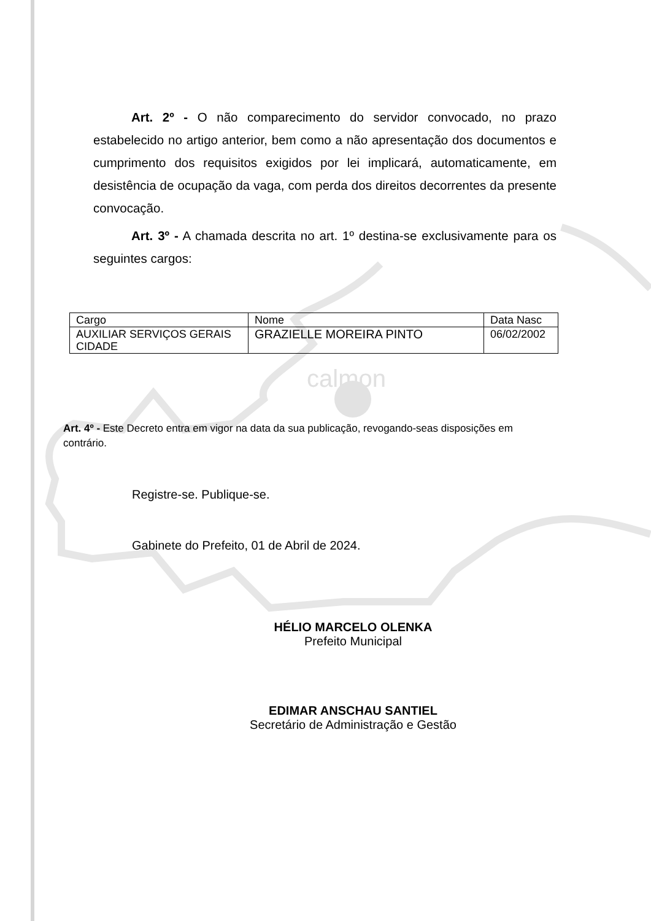calmon
Art. 2º - O não comparecimento do servidor convocado, no prazo estabelecido no artigo anterior, bem como a não apresentação dos documentos e cumprimento dos requisitos exigidos por lei implicará, automaticamente, em desistência de ocupação da vaga, com perda dos direitos decorrentes da presente convocação.
Art. 3º - A chamada descrita no art. 1º destina-se exclusivamente para os seguintes cargos:
| Cargo | Nome | Data Nasc |
| AUXILIAR SERVIÇOS GERAIS CIDADE | GRAZIELLE MOREIRA PINTO | 06/02/2002 |
Art. 4º - Este Decreto entra em vigor na data da sua publicação, revogando-seas disposições em contrário.
Registre-se. Publique-se.
Gabinete do Prefeito, 01 de Abril de 2024.
HÉLIO MARCELO OLENKA
Prefeito Municipal
EDIMAR ANSCHAU SANTIEL
Secretário de Administração e Gestão